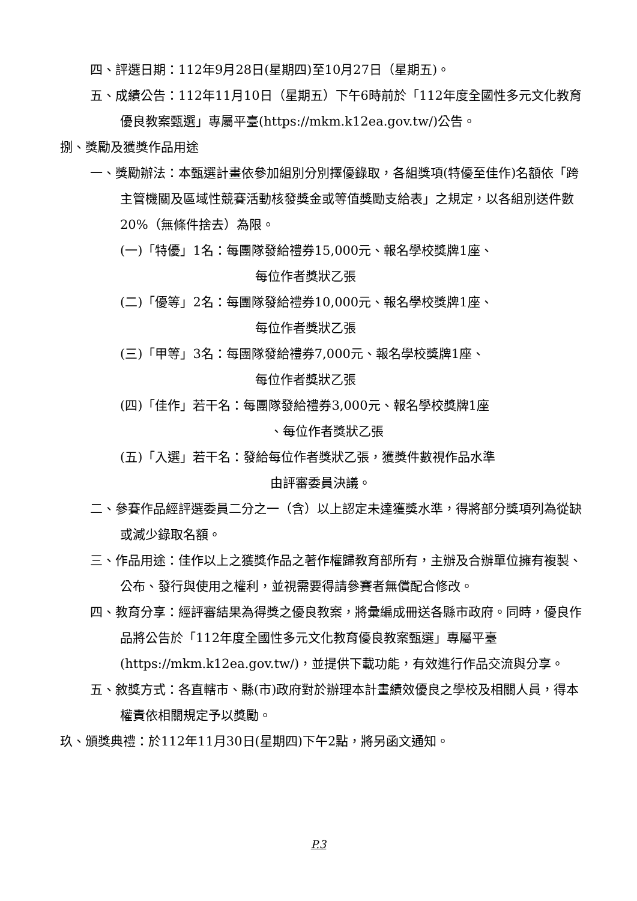四、評選日期：112年9月28日(星期四)至10月27日（星期五)。
五、成績公告：112年11月10日（星期五）下午6時前於「112年度全國性多元文化教育優良教案甄選」專屬平臺(https://mkm.k12ea.gov.tw/)公告。
捌、獎勵及獲獎作品用途
一、獎勵辦法：本甄選計畫依參加組別分別擇優錄取，各組獎項(特優至佳作)名額依「跨主管機關及區域性競賽活動核發獎金或等值獎勵支給表」之規定，以各組別送件數20%（無條件捨去）為限。
(一)「特優」1名：每團隊發給禮券15,000元、報名學校獎牌1座、
每位作者獎狀乙張
(二)「優等」2名：每團隊發給禮券10,000元、報名學校獎牌1座、
每位作者獎狀乙張
(三)「甲等」3名：每團隊發給禮券7,000元、報名學校獎牌1座、
每位作者獎狀乙張
(四)「佳作」若干名：每團隊發給禮券3,000元、報名學校獎牌1座
、每位作者獎狀乙張
(五)「入選」若干名：發給每位作者獎狀乙張，獲獎件數視作品水準
由評審委員決議。
二、參賽作品經評選委員二分之一（含）以上認定未達獲獎水準，得將部分獎項列為從缺或減少錄取名額。
三、作品用途：佳作以上之獲獎作品之著作權歸教育部所有，主辦及合辦單位擁有複製、公布、發行與使用之權利，並視需要得請參賽者無償配合修改。
四、教育分享：經評審結果為得獎之優良教案，將彙編成冊送各縣市政府。同時，優良作品將公告於「112年度全國性多元文化教育優良教案甄選」專屬平臺(https://mkm.k12ea.gov.tw/)，並提供下載功能，有效進行作品交流與分享。
五、敘獎方式：各直轄市、縣(市)政府對於辦理本計畫績效優良之學校及相關人員，得本權責依相關規定予以獎勵。
玖、頒獎典禮：於112年11月30日(星期四)下午2點，將另函文通知。
P.3